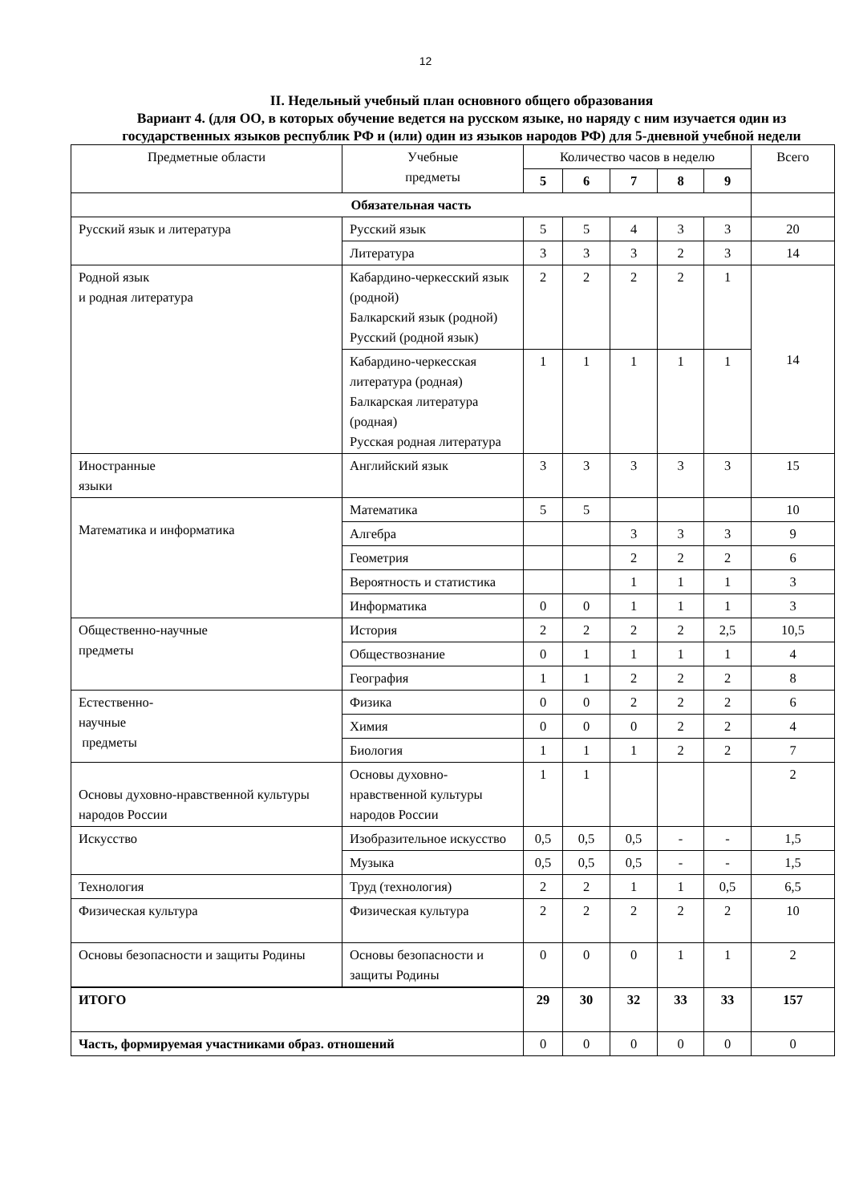12
II. Недельный учебный план основного общего образования
Вариант 4. (для ОО, в которых обучение ведется на русском языке, но наряду с ним изучается один из государственных языков республик РФ и (или) один из языков народов РФ) для 5-дневной учебной недели
| Предметные области | Учебные предметы | Количество часов в неделю | | | | | Всего |
| --- | --- | --- | --- | --- | --- | --- | --- |
| | | 5 | 6 | 7 | 8 | 9 | |
| Обязательная часть | | | | | | | |
| Русский язык и литература | Русский язык | 5 | 5 | 4 | 3 | 3 | 20 |
| | Литература | 3 | 3 | 3 | 2 | 3 | 14 |
| Родной язык и родная литература | Кабардино-черкесский язык (родной) Балкарский язык (родной) Русский (родной язык) | 2 | 2 | 2 | 2 | 1 | 14 |
| | Кабардино-черкесская литература (родная) Балкарская литература (родная) Русская родная литература | 1 | 1 | 1 | 1 | 1 | |
| Иностранные языки | Английский язык | 3 | 3 | 3 | 3 | 3 | 15 |
| Математика и информатика | Математика | 5 | 5 | | | | 10 |
| | Алгебра | | | 3 | 3 | 3 | 9 |
| | Геометрия | | | 2 | 2 | 2 | 6 |
| | Вероятность и статистика | | | 1 | 1 | 1 | 3 |
| | Информатика | 0 | 0 | 1 | 1 | 1 | 3 |
| Общественно-научные предметы | История | 2 | 2 | 2 | 2 | 2,5 | 10,5 |
| | Обществознание | 0 | 1 | 1 | 1 | 1 | 4 |
| | География | 1 | 1 | 2 | 2 | 2 | 8 |
| Естественно- научные предметы | Физика | 0 | 0 | 2 | 2 | 2 | 6 |
| | Химия | 0 | 0 | 0 | 2 | 2 | 4 |
| | Биология | 1 | 1 | 1 | 2 | 2 | 7 |
| Основы духовно-нравственной культуры народов России | Основы духовно-нравственной культуры народов России | 1 | 1 | | | | 2 |
| Искусство | Изобразительное искусство | 0,5 | 0,5 | 0,5 | - | - | 1,5 |
| | Музыка | 0,5 | 0,5 | 0,5 | - | - | 1,5 |
| Технология | Труд (технология) | 2 | 2 | 1 | 1 | 0,5 | 6,5 |
| Физическая культура | Физическая культура | 2 | 2 | 2 | 2 | 2 | 10 |
| Основы безопасности и защиты Родины | Основы безопасности и защиты Родины | 0 | 0 | 0 | 1 | 1 | 2 |
| ИТОГО | | 29 | 30 | 32 | 33 | 33 | 157 |
| Часть, формируемая участниками образ. отношений | | 0 | 0 | 0 | 0 | 0 | 0 |